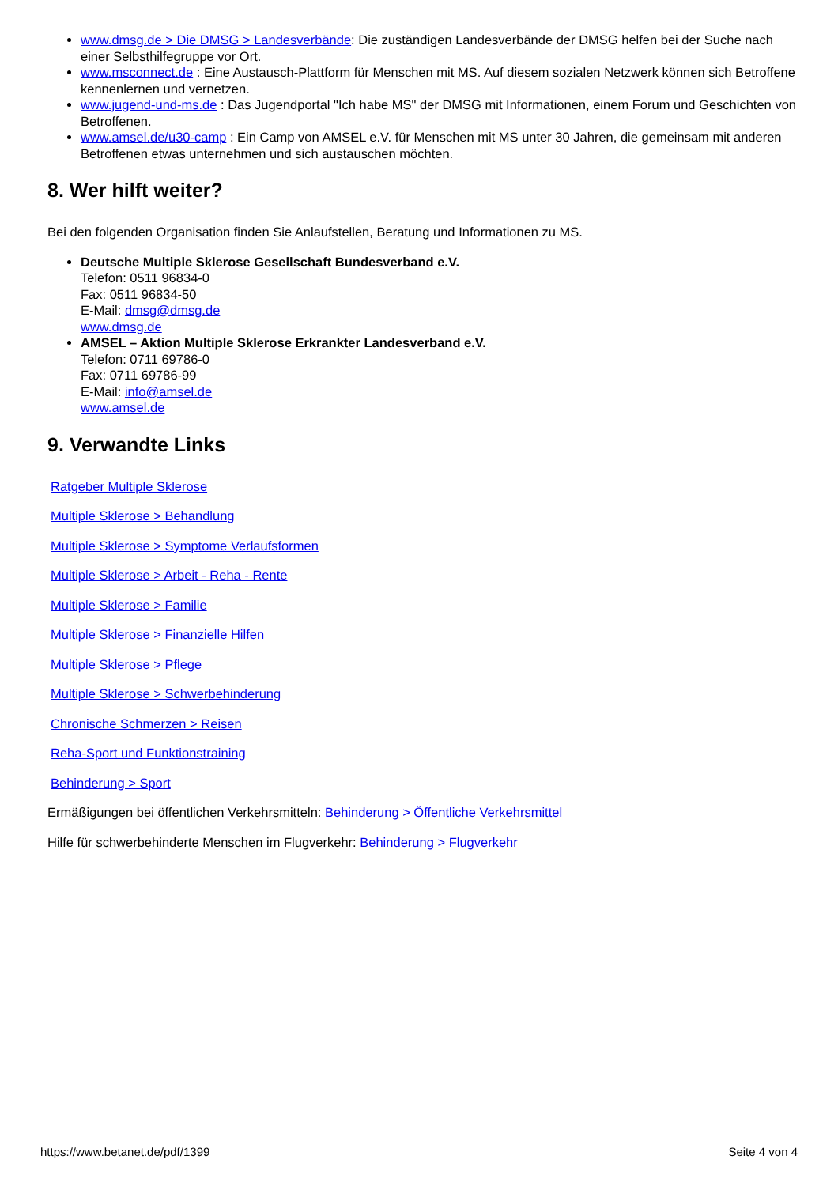www.dmsg.de > Die DMSG > Landesverbände: Die zuständigen Landesverbände der DMSG helfen bei der Suche nach einer Selbsthilfegruppe vor Ort.
www.msconnect.de : Eine Austausch-Plattform für Menschen mit MS. Auf diesem sozialen Netzwerk können sich Betroffene kennenlernen und vernetzen.
www.jugend-und-ms.de : Das Jugendportal "Ich habe MS" der DMSG mit Informationen, einem Forum und Geschichten von Betroffenen.
www.amsel.de/u30-camp : Ein Camp von AMSEL e.V. für Menschen mit MS unter 30 Jahren, die gemeinsam mit anderen Betroffenen etwas unternehmen und sich austauschen möchten.
8. Wer hilft weiter?
Bei den folgenden Organisation finden Sie Anlaufstellen, Beratung und Informationen zu MS.
Deutsche Multiple Sklerose Gesellschaft Bundesverband e.V.
Telefon: 0511 96834-0
Fax: 0511 96834-50
E-Mail: dmsg@dmsg.de
www.dmsg.de
AMSEL – Aktion Multiple Sklerose Erkrankter Landesverband e.V.
Telefon: 0711 69786-0
Fax: 0711 69786-99
E-Mail: info@amsel.de
www.amsel.de
9. Verwandte Links
Ratgeber Multiple Sklerose
Multiple Sklerose > Behandlung
Multiple Sklerose > Symptome Verlaufsformen
Multiple Sklerose > Arbeit - Reha - Rente
Multiple Sklerose > Familie
Multiple Sklerose > Finanzielle Hilfen
Multiple Sklerose > Pflege
Multiple Sklerose > Schwerbehinderung
Chronische Schmerzen > Reisen
Reha-Sport und Funktionstraining
Behinderung > Sport
Ermäßigungen bei öffentlichen Verkehrsmitteln: Behinderung > Öffentliche Verkehrsmittel
Hilfe für schwerbehinderte Menschen im Flugverkehr: Behinderung > Flugverkehr
https://www.betanet.de/pdf/1399 Seite 4 von 4